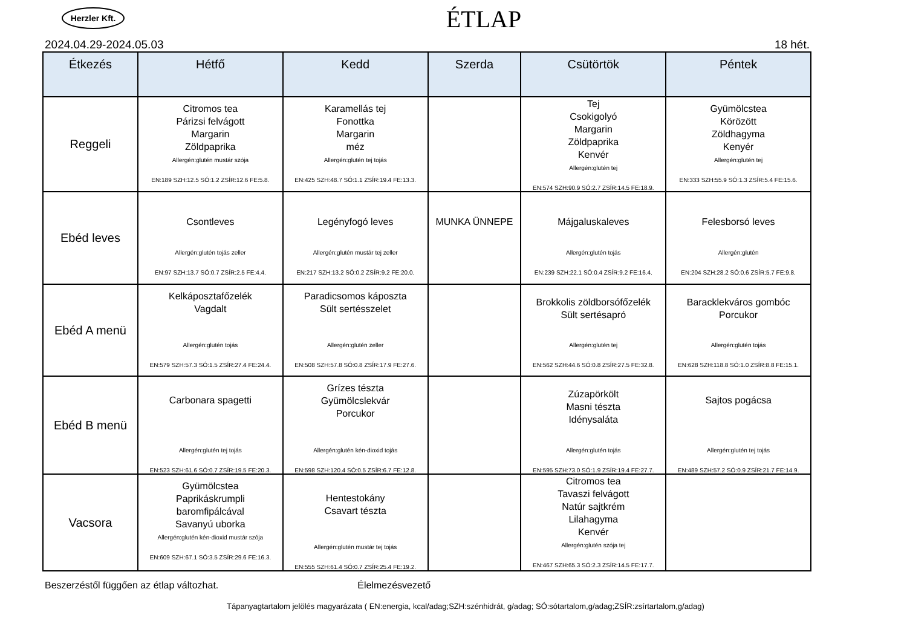Herzler Kft.
ÉTLAP
2024.04.29-2024.05.03 18 hét.
| Étkezés | Hétfő | Kedd | Szerda | Csütörtök | Péntek |
| --- | --- | --- | --- | --- | --- |
| Reggeli | Citromos tea Párizsi felvágott Margarin Zöldpaprika Allergén:glutén mustár szója EN:189 SZH:12.5 SÓ:1.2 ZSÍR:12.6 FE:5.8. | Karamellás tej Fonottka Margarin méz Allergén:glutén tej tojás EN:425 SZH:48.7 SÓ:1.1 ZSÍR:19.4 FE:13.3. | | Tej Csokigolyó Margarin Zöldpaprika Kenvér Allergén:glutén tej EN:574 SZH:90.9 SÓ:2.7 ZSÍR:14.5 FE:18.9. | Gyümölcstea Körözött Zöldhagyma Kenyér Allergén:glutén tej EN:333 SZH:55.9 SÓ:1.3 ZSÍR:5.4 FE:15.6. |
| Ebéd leves | Csontleves Allergén:glutén tojás zeller EN:97 SZH:13.7 SÓ:0.7 ZSÍR:2.5 FE:4.4. | Legényfogó leves Allergén:glutén mustár tej zeller EN:217 SZH:13.2 SÓ:0.2 ZSÍR:9.2 FE:20.0. | MUNKA ÜNNEPE | Májgaluskaleves Allergén:glutén tojás EN:239 SZH:22.1 SÓ:0.4 ZSÍR:9.2 FE:16.4. | Felesborsó leves Allergén:glutén EN:204 SZH:28.2 SÓ:0.6 ZSÍR:5.7 FE:9.8. |
| Ebéd A menü | Kelkáposztafőzelék Vagdalt Allergén:glutén tojás EN:579 SZH:57.3 SÓ:1.5 ZSÍR:27.4 FE:24.4. | Paradicsomos káposzta Sült sertésszelet Allergén:glutén zeller EN:508 SZH:57.8 SÓ:0.8 ZSÍR:17.9 FE:27.6. | | Brokkolis zöldborsófőzelék Sült sertésapró Allergén:glutén tej EN:562 SZH:44.6 SÓ:0.8 ZSÍR:27.5 FE:32.8. | Baracklekváros gombóc Porcukor Allergén:glutén tojás EN:628 SZH:118.8 SÓ:1.0 ZSÍR:8.8 FE:15.1. |
| Ebéd B menü | Carbonara spagetti Allergén:glutén tej tojás EN:523 SZH:61.6 SÓ:0.7 ZSÍR:19.5 FE:20.3. | Grízes tészta Gyümölcslekvár Porcukor Allergén:glutén kén-dioxid tojás EN:598 SZH:120.4 SÓ:0.5 ZSÍR:6.7 FE:12.8. | | Zúzapörkölt Masni tészta Idénysaláta Allergén:glutén tojás EN:595 SZH:73.0 SÓ:1.9 ZSÍR:19.4 FE:27.7. | Sajtos pogácsa Allergén:glutén tej tojás EN:489 SZH:57.2 SÓ:0.9 ZSÍR:21.7 FE:14.9. |
| Vacsora | Gyümölcstea Paprikáskrumpli baromfipálcával Savanyú uborka Allergén:glutén kén-dioxid mustár szója EN:609 SZH:67.1 SÓ:3.5 ZSÍR:29.6 FE:16.3. | Hentestokány Csavart tészta Allergén:glutén mustár tej tojás EN:555 SZH:61.4 SÓ:0.7 ZSÍR:25.4 FE:19.2. | | Citromos tea Tavaszi felvágott Natúr sajtkrém Lilahagyma Kenvér Allergén:glutén szója tej EN:467 SZH:65.3 SÓ:2.3 ZSÍR:14.5 FE:17.7. | |
Beszerzéstől függően az étlap változhat. Élelmezésvezető
Tápanyagtartalom jelölés magyarázata ( EN:energia, kcal/adag;SZH:szénhidrát, g/adag; SÓ:sótartalom,g/adag;ZSÍR:zsírtartalom,g/adag)